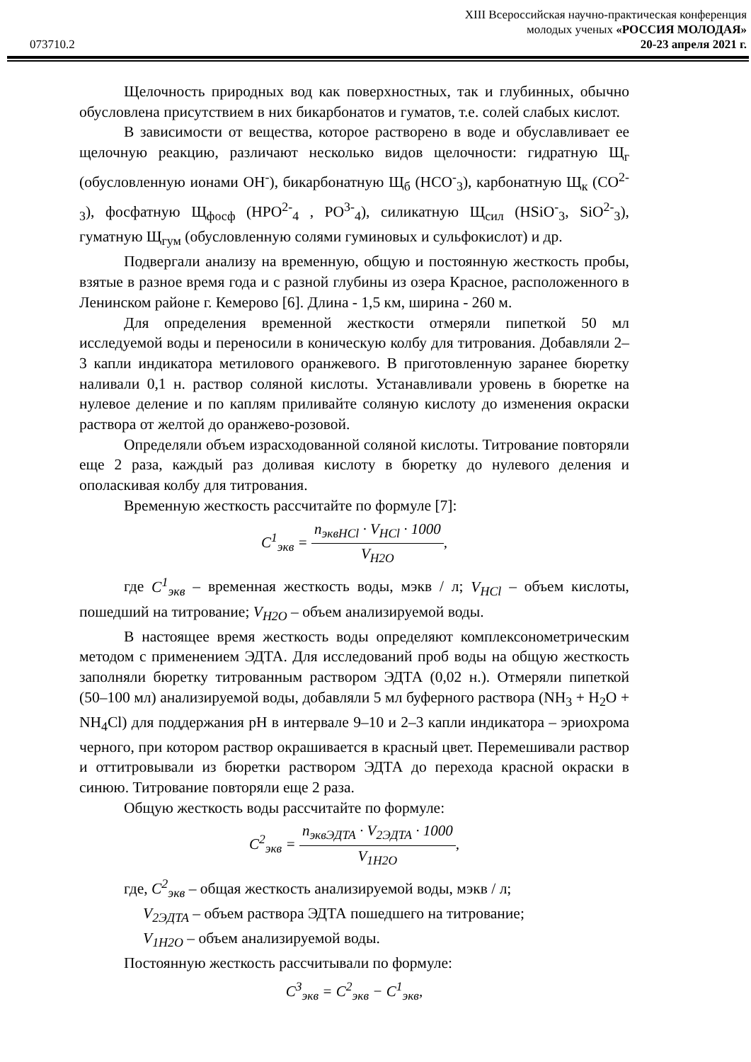073710.2
XIII Всероссийская научно-практическая конференция
молодых ученых «РОССИЯ МОЛОДАЯ»
20-23 апреля 2021 г.
Щелочность природных вод как поверхностных, так и глубинных, обычно обусловлена присутствием в них бикарбонатов и гуматов, т.е. солей слабых кислот.
В зависимости от вещества, которое растворено в воде и обуславливает ее щелочную реакцию, различают несколько видов щелочности: гидратную Щ<sub>г</sub> (обусловленную ионами OH<sup>-</sup>), бикарбонатную Щ<sub>б</sub> (HCO<sup>-</sup><sub>3</sub>), карбонатную Щ<sub>к</sub> (CO<sup>2-</sup><sub>3</sub>), фосфатную Щ<sub>фосф</sub> (HPO<sup>2-</sup><sub>4</sub> , PO<sup>3-</sup><sub>4</sub>), силикатную Щ<sub>сил</sub> (HSiO<sup>-</sup><sub>3</sub>, SiO<sup>2-</sup><sub>3</sub>), гуматную Щ<sub>гум</sub> (обусловленную солями гуминовых и сульфокислот) и др.
Подвергали анализу на временную, общую и постоянную жесткость пробы, взятые в разное время года и с разной глубины из озера Красное, расположенного в Ленинском районе г. Кемерово [6]. Длина - 1,5 км, ширина - 260 м.
Для определения временной жесткости отмеряли пипеткой 50 мл исследуемой воды и переносили в коническую колбу для титрования. Добавляли 2–3 капли индикатора метилового оранжевого. В приготовленную заранее бюретку наливали 0,1 н. раствор соляной кислоты. Устанавливали уровень в бюретке на нулевое деление и по каплям приливайте соляную кислоту до изменения окраски раствора от желтой до оранжево-розовой.
Определяли объем израсходованной соляной кислоты. Титрование повторяли еще 2 раза, каждый раз доливая кислоту в бюретку до нулевого деления и ополаскивая колбу для титрования.
Временную жесткость рассчитайте по формуле [7]:
C<sup>1</sup><sub>экв</sub> = n<sub>эквHCl</sub> · V<sub>HCl</sub> · 1000 V<sub>H2O</sub>,
где C<sup>1</sup><sub>экв</sub> – временная жесткость воды, мэкв / л; V<sub>HCl</sub> – объем кислоты, пошедший на титрование; V<sub>H2O</sub> – объем анализируемой воды.
В настоящее время жесткость воды определяют комплексонометрическим методом с применением ЭДТА. Для исследований проб воды на общую жесткость заполняли бюретку титрованным раствором ЭДТА (0,02 н.). Отмеряли пипеткой (50–100 мл) анализируемой воды, добавляли 5 мл буферного раствора (NH<sub>3</sub> + H<sub>2</sub>O + NH<sub>4</sub>Cl) для поддержания pH в интервале 9–10 и 2–3 капли индикатора – эриохрома черного, при котором раствор окрашивается в красный цвет. Перемешивали раствор и оттитровывали из бюретки раствором ЭДТА до перехода красной окраски в синюю. Титрование повторяли еще 2 раза.
Общую жесткость воды рассчитайте по формуле:
C<sup>2</sup><sub>экв</sub> = n<sub>эквЭДТА</sub> · V<sub>2ЭДТА</sub> · 1000 V<sub>1H2O</sub>,
где, C<sup>2</sup><sub>экв</sub> – общая жесткость анализируемой воды, мэкв / л;
V<sub>2ЭДТА</sub> – объем раствора ЭДТА пошедшего на титрование;
V<sub>1H2O</sub> – объем анализируемой воды.
Постоянную жесткость рассчитывали по формуле:
C<sup>3</sup><sub>экв</sub> = C<sup>2</sup><sub>экв</sub> − C<sup>1</sup><sub>экв</sub>,